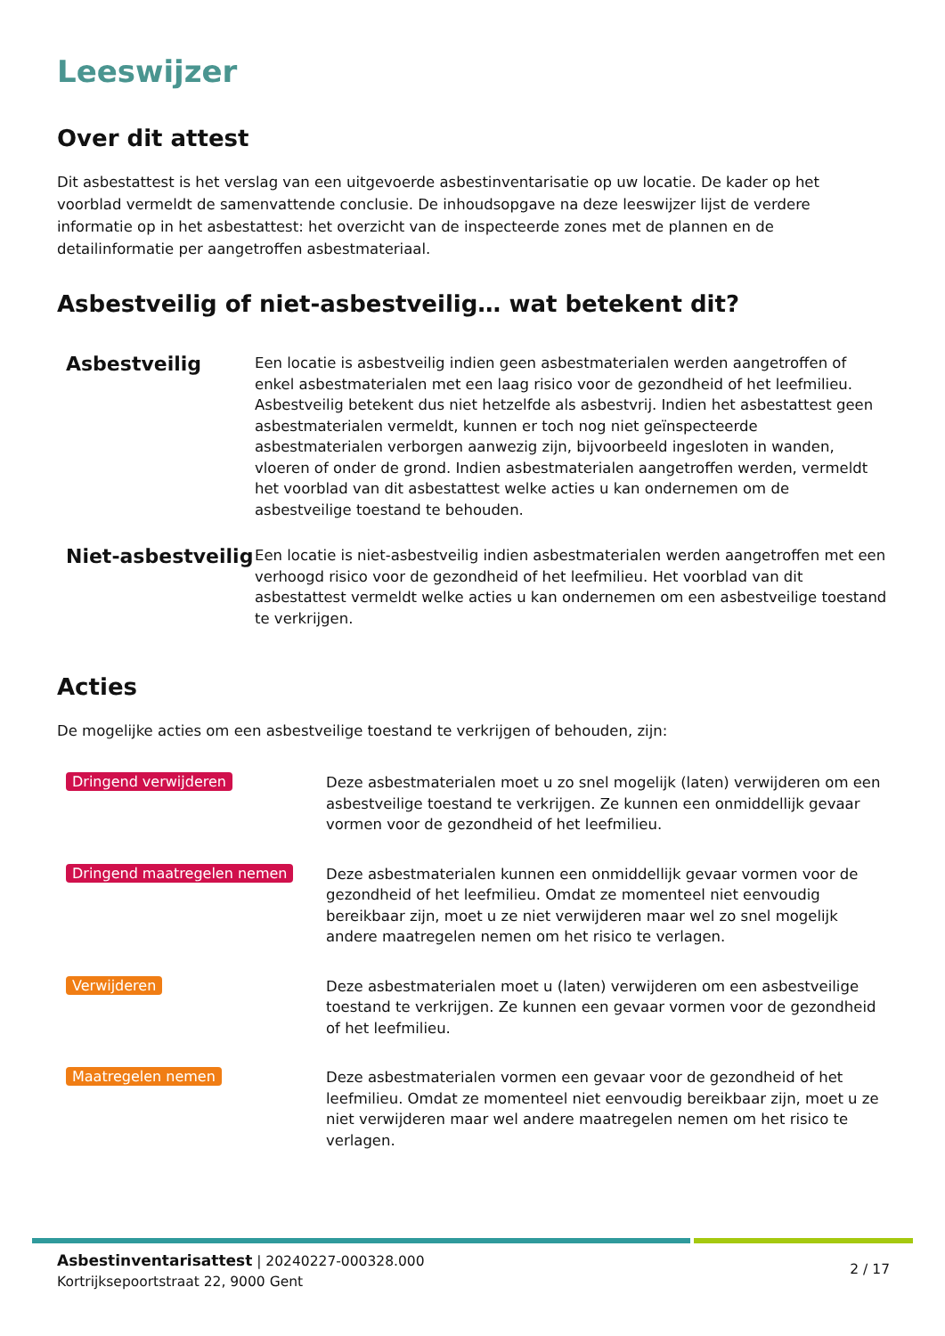Leeswijzer
Over dit attest
Dit asbestattest is het verslag van een uitgevoerde asbestinventarisatie op uw locatie. De kader op het voorblad vermeldt de samenvattende conclusie. De inhoudsopgave na deze leeswijzer lijst de verdere informatie op in het asbestattest: het overzicht van de inspecteerde zones met de plannen en de detailinformatie per aangetroffen asbestmateriaal.
Asbestveilig of niet-asbestveilig… wat betekent dit?
Asbestveilig
Een locatie is asbestveilig indien geen asbestmaterialen werden aangetroffen of enkel asbestmaterialen met een laag risico voor de gezondheid of het leefmilieu. Asbestveilig betekent dus niet hetzelfde als asbestvrij. Indien het asbestattest geen asbestmaterialen vermeldt, kunnen er toch nog niet geïnspecteerde asbestmaterialen verborgen aanwezig zijn, bijvoorbeeld ingesloten in wanden, vloeren of onder de grond. Indien asbestmaterialen aangetroffen werden, vermeldt het voorblad van dit asbestattest welke acties u kan ondernemen om de asbestveilige toestand te behouden.
Niet-asbestveilig
Een locatie is niet-asbestveilig indien asbestmaterialen werden aangetroffen met een verhoogd risico voor de gezondheid of het leefmilieu. Het voorblad van dit asbestattest vermeldt welke acties u kan ondernemen om een asbestveilige toestand te verkrijgen.
Acties
De mogelijke acties om een asbestveilige toestand te verkrijgen of behouden, zijn:
Dringend verwijderen
Deze asbestmaterialen moet u zo snel mogelijk (laten) verwijderen om een asbestveilige toestand te verkrijgen. Ze kunnen een onmiddellijk gevaar vormen voor de gezondheid of het leefmilieu.
Dringend maatregelen nemen
Deze asbestmaterialen kunnen een onmiddellijk gevaar vormen voor de gezondheid of het leefmilieu. Omdat ze momenteel niet eenvoudig bereikbaar zijn, moet u ze niet verwijderen maar wel zo snel mogelijk andere maatregelen nemen om het risico te verlagen.
Verwijderen
Deze asbestmaterialen moet u (laten) verwijderen om een asbestveilige toestand te verkrijgen. Ze kunnen een gevaar vormen voor de gezondheid of het leefmilieu.
Maatregelen nemen
Deze asbestmaterialen vormen een gevaar voor de gezondheid of het leefmilieu. Omdat ze momenteel niet eenvoudig bereikbaar zijn, moet u ze niet verwijderen maar wel andere maatregelen nemen om het risico te verlagen.
Asbestinventarisattest | 20240227-000328.000
Kortrijksepoortstraat 22, 9000 Gent
2 / 17